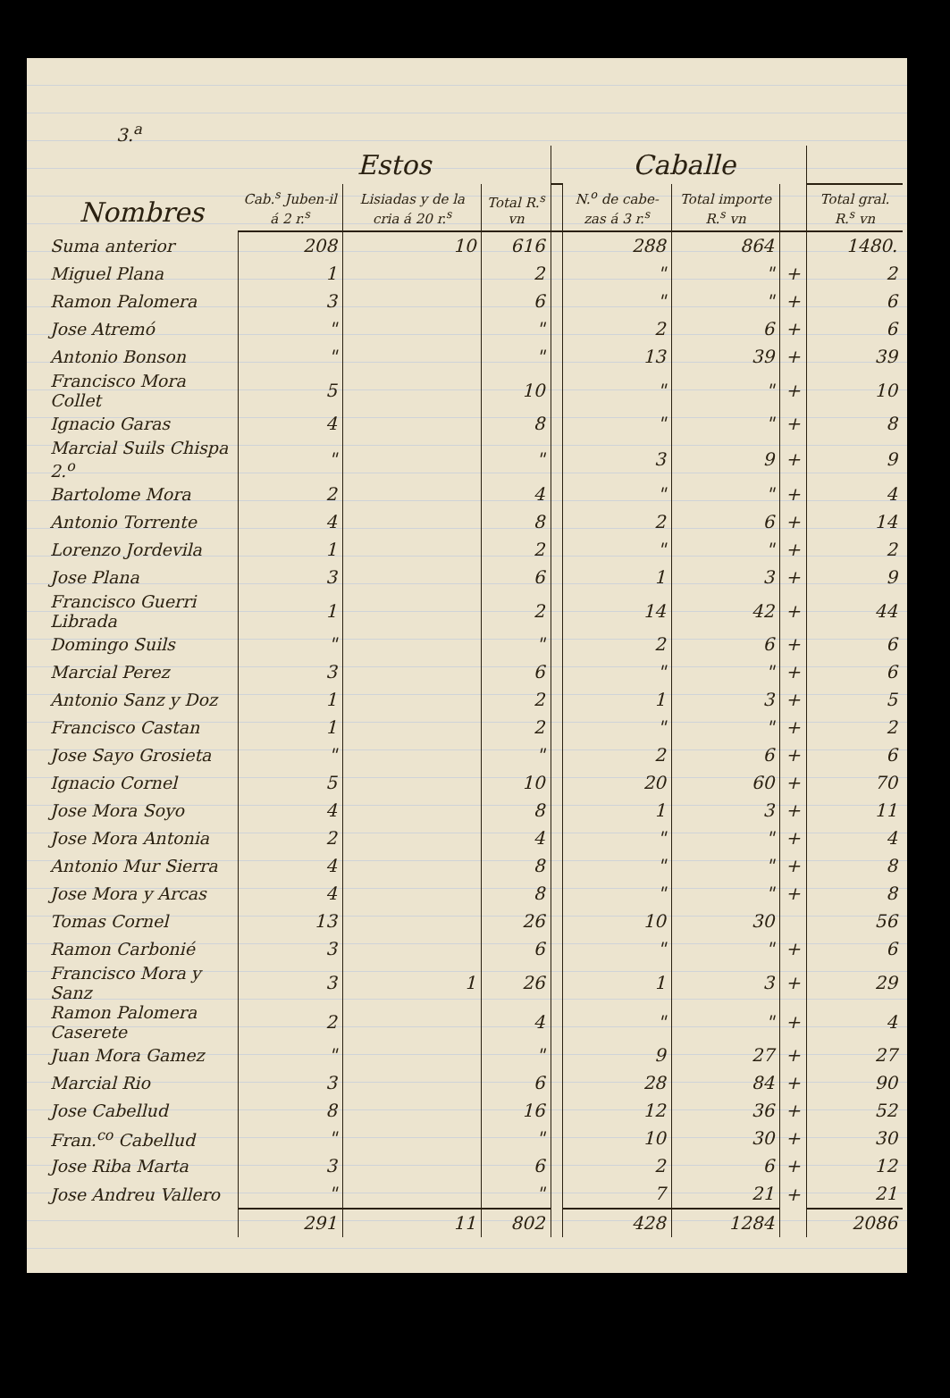3.<sup>a</sup>
| Nombres | Estos | | | | Caballe | | | |
| --- | --- | --- | --- | --- | --- | --- | --- | --- |
| | Cab.<sup>s</sup> Juben-il á 2 r.<sup>s</sup> | Lisiadas y de la cria á 20 r.<sup>s</sup> | Total R.<sup>s</sup> vn | | N.<sup>o</sup> de cabe-zas á 3 r.<sup>s</sup> | Total importe R.<sup>s</sup> vn | | Total gral. R.<sup>s</sup> vn |
| Suma anterior | 208 | 10 | 616 | | 288 | 864 | | 1480. |
| Miguel Plana | 1 | | 2 | | " | " | + | 2 |
| Ramon Palomera | 3 | | 6 | | " | " | + | 6 |
| Jose Atremó | " | | " | | 2 | 6 | + | 6 |
| Antonio Bonson | " | | " | | 13 | 39 | + | 39 |
| Francisco Mora Collet | 5 | | 10 | | " | " | + | 10 |
| Ignacio Garas | 4 | | 8 | | " | " | + | 8 |
| Marcial Suils Chispa 2.<sup>o</sup> | " | | " | | 3 | 9 | + | 9 |
| Bartolome Mora | 2 | | 4 | | " | " | + | 4 |
| Antonio Torrente | 4 | | 8 | | 2 | 6 | + | 14 |
| Lorenzo Jordevila | 1 | | 2 | | " | " | + | 2 |
| Jose Plana | 3 | | 6 | | 1 | 3 | + | 9 |
| Francisco Guerri Librada | 1 | | 2 | | 14 | 42 | + | 44 |
| Domingo Suils | " | | " | | 2 | 6 | + | 6 |
| Marcial Perez | 3 | | 6 | | " | " | + | 6 |
| Antonio Sanz y Doz | 1 | | 2 | | 1 | 3 | + | 5 |
| Francisco Castan | 1 | | 2 | | " | " | + | 2 |
| Jose Sayo Grosieta | " | | " | | 2 | 6 | + | 6 |
| Ignacio Cornel | 5 | | 10 | | 20 | 60 | + | 70 |
| Jose Mora Soyo | 4 | | 8 | | 1 | 3 | + | 11 |
| Jose Mora Antonia | 2 | | 4 | | " | " | + | 4 |
| Antonio Mur Sierra | 4 | | 8 | | " | " | + | 8 |
| Jose Mora y Arcas | 4 | | 8 | | " | " | + | 8 |
| Tomas Cornel | 13 | | 26 | | 10 | 30 | | 56 |
| Ramon Carbonié | 3 | | 6 | | " | " | + | 6 |
| Francisco Mora y Sanz | 3 | 1 | 26 | | 1 | 3 | + | 29 |
| Ramon Palomera Caserete | 2 | | 4 | | " | " | + | 4 |
| Juan Mora Gamez | " | | " | | 9 | 27 | + | 27 |
| Marcial Rio | 3 | | 6 | | 28 | 84 | + | 90 |
| Jose Cabellud | 8 | | 16 | | 12 | 36 | + | 52 |
| Fran.<sup>co</sup> Cabellud | " | | " | | 10 | 30 | + | 30 |
| Jose Riba Marta | 3 | | 6 | | 2 | 6 | + | 12 |
| Jose Andreu Vallero | " | | " | | 7 | 21 | + | 21 |
| | 291 | 11 | 802 | | 428 | 1284 | | 2086 |